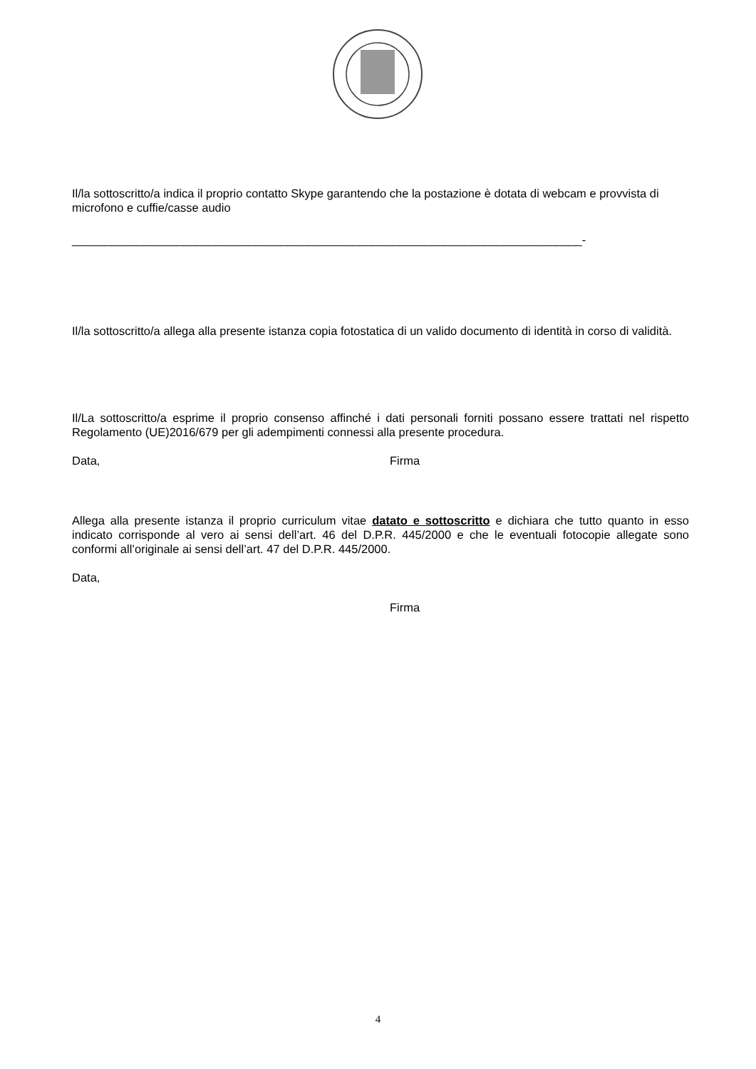Il/la sottoscritto/a indica il proprio contatto Skype garantendo che la postazione è dotata di webcam e provvista di microfono e cuffie/casse audio
______________________________________________________________________________-
Il/la sottoscritto/a allega alla presente istanza copia fotostatica di un valido documento di identità in corso di validità.
Il/La sottoscritto/a esprime il proprio consenso affinché i dati personali forniti possano essere trattati nel rispetto Regolamento (UE)2016/679 per gli adempimenti connessi alla presente procedura.
Data, Firma
Allega alla presente istanza il proprio curriculum vitae datato e sottoscritto e dichiara che tutto quanto in esso indicato corrisponde al vero ai sensi dell’art. 46 del D.P.R. 445/2000 e che le eventuali fotocopie allegate sono conformi all’originale ai sensi dell’art. 47 del D.P.R. 445/2000.
Data,
Firma
4